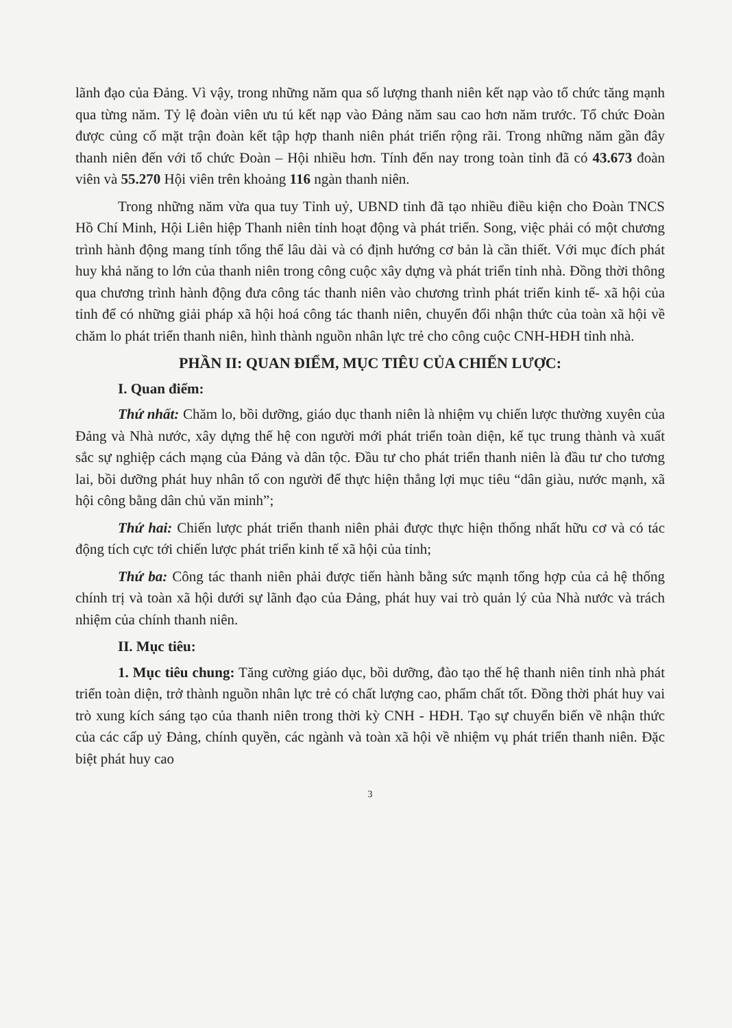lãnh đạo của Đảng. Vì vậy, trong những năm qua số lượng thanh niên kết nạp vào tổ chức tăng mạnh qua từng năm. Tỷ lệ đoàn viên ưu tú kết nạp vào Đảng năm sau cao hơn năm trước. Tổ chức Đoàn được củng cố mặt trận đoàn kết tập hợp thanh niên phát triển rộng rãi. Trong những năm gần đây thanh niên đến với tổ chức Đoàn – Hội nhiều hơn. Tính đến nay trong toàn tỉnh đã có 43.673 đoàn viên và 55.270 Hội viên trên khoảng 116 ngàn thanh niên.
Trong những năm vừa qua tuy Tỉnh uỷ, UBND tỉnh đã tạo nhiều điều kiện cho Đoàn TNCS Hồ Chí Minh, Hội Liên hiệp Thanh niên tỉnh hoạt động và phát triển. Song, việc phải có một chương trình hành động mang tính tổng thể lâu dài và có định hướng cơ bản là cần thiết. Với mục đích phát huy khả năng to lớn của thanh niên trong công cuộc xây dựng và phát triển tỉnh nhà. Đồng thời thông qua chương trình hành động đưa công tác thanh niên vào chương trình phát triển kinh tế- xã hội của tỉnh để có những giải pháp xã hội hoá công tác thanh niên, chuyển đổi nhận thức của toàn xã hội về chăm lo phát triển thanh niên, hình thành nguồn nhân lực trẻ cho công cuộc CNH-HĐH tỉnh nhà.
PHẦN II: QUAN ĐIỂM, MỤC TIÊU CỦA CHIẾN LƯỢC:
I. Quan điểm:
Thứ nhất: Chăm lo, bồi dưỡng, giáo dục thanh niên là nhiệm vụ chiến lược thường xuyên của Đảng và Nhà nước, xây dựng thế hệ con người mới phát triển toàn diện, kế tục trung thành và xuất sắc sự nghiệp cách mạng của Đảng và dân tộc. Đầu tư cho phát triển thanh niên là đầu tư cho tương lai, bồi dưỡng phát huy nhân tố con người để thực hiện thắng lợi mục tiêu “dân giàu, nước mạnh, xã hội công bằng dân chủ văn minh”;
Thứ hai: Chiến lược phát triển thanh niên phải được thực hiện thống nhất hữu cơ và có tác động tích cực tới chiến lược phát triển kinh tế xã hội của tỉnh;
Thứ ba: Công tác thanh niên phải được tiến hành bằng sức mạnh tổng hợp của cả hệ thống chính trị và toàn xã hội dưới sự lãnh đạo của Đảng, phát huy vai trò quản lý của Nhà nước và trách nhiệm của chính thanh niên.
II. Mục tiêu:
1. Mục tiêu chung: Tăng cường giáo dục, bồi dưỡng, đào tạo thế hệ thanh niên tỉnh nhà phát triển toàn diện, trở thành nguồn nhân lực trẻ có chất lượng cao, phẩm chất tốt. Đồng thời phát huy vai trò xung kích sáng tạo của thanh niên trong thời kỳ CNH - HĐH. Tạo sự chuyển biến về nhận thức của các cấp uỷ Đảng, chính quyền, các ngành và toàn xã hội về nhiệm vụ phát triển thanh niên. Đặc biệt phát huy cao
3